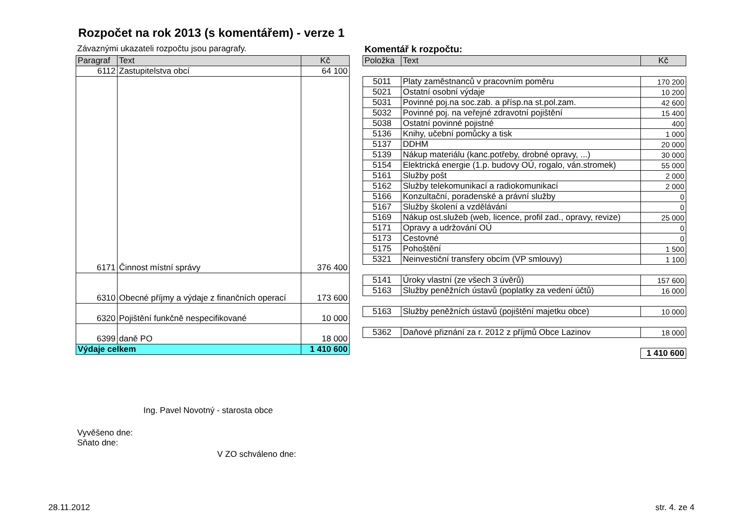Rozpočet na rok 2013 (s komentářem) - verze 1
Závaznými ukazateli rozpočtu jsou paragrafy.
Komentář k rozpočtu:
| Paragraf | Text | Kč |
| --- | --- | --- |
| 6112 | Zastupitelstva obcí | 64 100 |
| 6171 | Činnost místní správy | 376 400 |
| 6310 | Obecné příjmy a výdaje z finančních operací | 173 600 |
| 6320 | Pojištění funkčně nespecifikované | 10 000 |
| 6399 | daně PO | 18 000 |
| Výdaje celkem | | 1 410 600 |
| Položka | Text | Kč |
| --- | --- | --- |
| 5011 | Platy zaměstnanců v pracovním poměru | 170 200 |
| 5021 | Ostatní osobní výdaje | 10 200 |
| 5031 | Povinné poj.na soc.zab. a přísp.na st.pol.zam. | 42 600 |
| 5032 | Povinné poj. na veřejné zdravotní pojištění | 15 400 |
| 5038 | Ostatní povinné pojistné | 400 |
| 5136 | Knihy, učební pomůcky a tisk | 1 000 |
| 5137 | DDHM | 20 000 |
| 5139 | Nákup materiálu (kanc.potřeby, drobné opravy, ...) | 30 000 |
| 5154 | Elektrická energie (1.p. budovy OÚ, rogalo, ván.stromek) | 55 000 |
| 5161 | Služby pošt | 2 000 |
| 5162 | Služby telekomunikací a radiokomunikací | 2 000 |
| 5166 | Konzultační, poradenské a právní služby | 0 |
| 5167 | Služby školení a vzdělávání | 0 |
| 5169 | Nákup ost.služeb (web, licence, profil zad., opravy, revize) | 25 000 |
| 5171 | Opravy a udržování OÚ | 0 |
| 5173 | Cestovné | 0 |
| 5175 | Pohoštění | 1 500 |
| 5321 | Neinvestiční transfery obcím (VP smlouvy) | 1 100 |
| 5141 | Úroky vlastní (ze všech 3 úvěrů) | 157 600 |
| 5163 | Služby peněžních ústavů (poplatky za vedení účtů) | 16 000 |
| 5163 | Služby peněžních ústavů (pojištění majetku obce) | 10 000 |
| 5362 | Daňové přiznání za r. 2012 z příjmů Obce Lazinov | 18 000 |
| | | 1 410 600 |
Ing. Pavel Novotný - starosta obce
Vyvěšeno dne:
Sňato dne:
V ZO schváleno dne:
28.11.2012 str. 4. ze 4